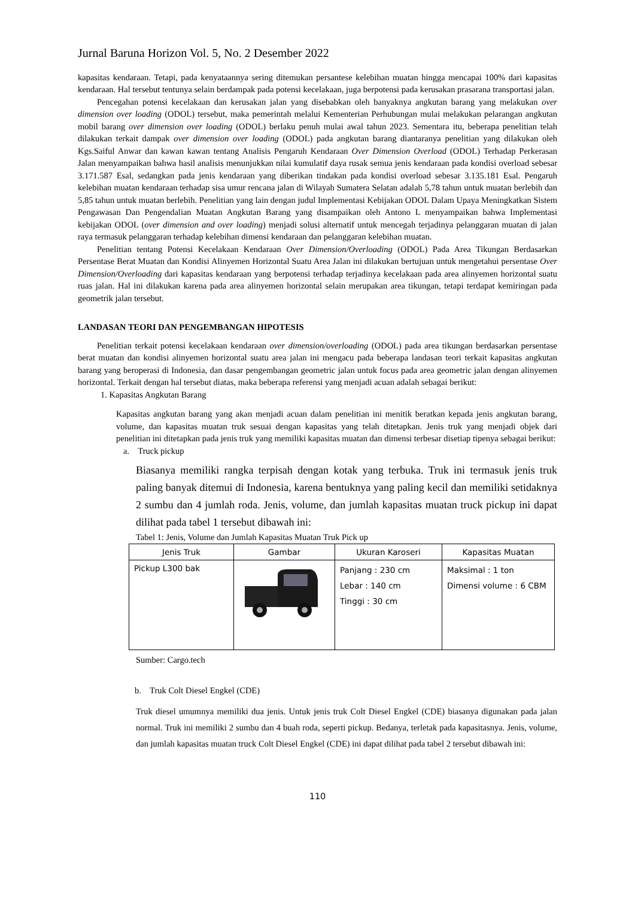Jurnal Baruna Horizon Vol. 5, No. 2 Desember 2022
kapasitas kendaraan. Tetapi, pada kenyataannya sering ditemukan persantese kelebihan muatan hingga mencapai 100% dari kapasitas kendaraan. Hal tersebut tentunya selain berdampak pada potensi kecelakaan, juga berpotensi pada kerusakan prasarana transportasi jalan.
Pencegahan potensi kecelakaan dan kerusakan jalan yang disebabkan oleh banyaknya angkutan barang yang melakukan over dimension over loading (ODOL) tersebut, maka pemerintah melalui Kementerian Perhubungan mulai melakukan pelarangan angkutan mobil barang over dimension over loading (ODOL) berlaku penuh mulai awal tahun 2023. Sementara itu, beberapa penelitian telah dilakukan terkait dampak over dimension over loading (ODOL) pada angkutan barang diantaranya penelitian yang dilakukan oleh Kgs.Saiful Anwar dan kawan kawan tentang Analisis Pengaruh Kendaraan Over Dimension Overload (ODOL) Terhadap Perkerasan Jalan menyampaikan bahwa hasil analisis menunjukkan nilai kumulatif daya rusak semua jenis kendaraan pada kondisi overload sebesar 3.171.587 Esal, sedangkan pada jenis kendaraan yang diberikan tindakan pada kondisi overload sebesar 3.135.181 Esal. Pengaruh kelebihan muatan kendaraan terhadap sisa umur rencana jalan di Wilayah Sumatera Selatan adalah 5,78 tahun untuk muatan berlebih dan 5,85 tahun untuk muatan berlebih. Penelitian yang lain dengan judul Implementasi Kebijakan ODOL Dalam Upaya Meningkatkan Sistem Pengawasan Dan Pengendalian Muatan Angkutan Barang yang disampaikan oleh Antono L menyampaikan bahwa Implementasi kebijakan ODOL (over dimension and over loading) menjadi solusi alternatif untuk mencegah terjadinya pelanggaran muatan di jalan raya termasuk pelanggaran terhadap kelebihan dimensi kendaraan dan pelanggaran kelebihan muatan.
Penelitian tentang Potensi Kecelakaan Kendaraan Over Dimension/Overloading (ODOL) Pada Area Tikungan Berdasarkan Persentase Berat Muatan dan Kondisi Alinyemen Horizontal Suatu Area Jalan ini dilakukan bertujuan untuk mengetahui persentase Over Dimension/Overloading dari kapasitas kendaraan yang berpotensi terhadap terjadinya kecelakaan pada area alinyemen horizontal suatu ruas jalan. Hal ini dilakukan karena pada area alinyemen horizontal selain merupakan area tikungan, tetapi terdapat kemiringan pada geometrik jalan tersebut.
LANDASAN TEORI DAN PENGEMBANGAN HIPOTESIS
Penelitian terkait potensi kecelakaan kendaraan over dimension/overloading (ODOL) pada area tikungan berdasarkan persentase berat muatan dan kondisi alinyemen horizontal suatu area jalan ini mengacu pada beberapa landasan teori terkait kapasitas angkutan barang yang beroperasi di Indonesia, dan dasar pengembangan geometric jalan untuk focus pada area geometric jalan dengan alinyemen horizontal. Terkait dengan hal tersebut diatas, maka beberapa referensi yang menjadi acuan adalah sebagai berikut:
1. Kapasitas Angkutan Barang
Kapasitas angkutan barang yang akan menjadi acuan dalam penelitian ini menitik beratkan kepada jenis angkutan barang, volume, dan kapasitas muatan truk sesuai dengan kapasitas yang telah ditetapkan. Jenis truk yang menjadi objek dari penelitian ini ditetapkan pada jenis truk yang memiliki kapasitas muatan dan dimensi terbesar disetiap tipenya sebagai berikut:
a. Truck pickup
Biasanya memiliki rangka terpisah dengan kotak yang terbuka. Truk ini termasuk jenis truk paling banyak ditemui di Indonesia, karena bentuknya yang paling kecil dan memiliki setidaknya 2 sumbu dan 4 jumlah roda. Jenis, volume, dan jumlah kapasitas muatan truck pickup ini dapat dilihat pada tabel 1 tersebut dibawah ini:
Tabel 1: Jenis, Volume dan Jumlah Kapasitas Muatan Truk Pick up
| Jenis Truk | Gambar | Ukuran Karoseri | Kapasitas Muatan |
| --- | --- | --- | --- |
| Pickup L300 bak | | Panjang : 230 cm Lebar : 140 cm Tinggi : 30 cm | Maksimal : 1 ton Dimensi volume : 6 CBM |
Sumber: Cargo.tech
b. Truk Colt Diesel Engkel (CDE)
Truk diesel umumnya memiliki dua jenis. Untuk jenis truk Colt Diesel Engkel (CDE) biasanya digunakan pada jalan normal. Truk ini memiliki 2 sumbu dan 4 buah roda, seperti pickup. Bedanya, terletak pada kapasitasnya. Jenis, volume, dan jumlah kapasitas muatan truck Colt Diesel Engkel (CDE) ini dapat dilihat pada tabel 2 tersebut dibawah ini:
110